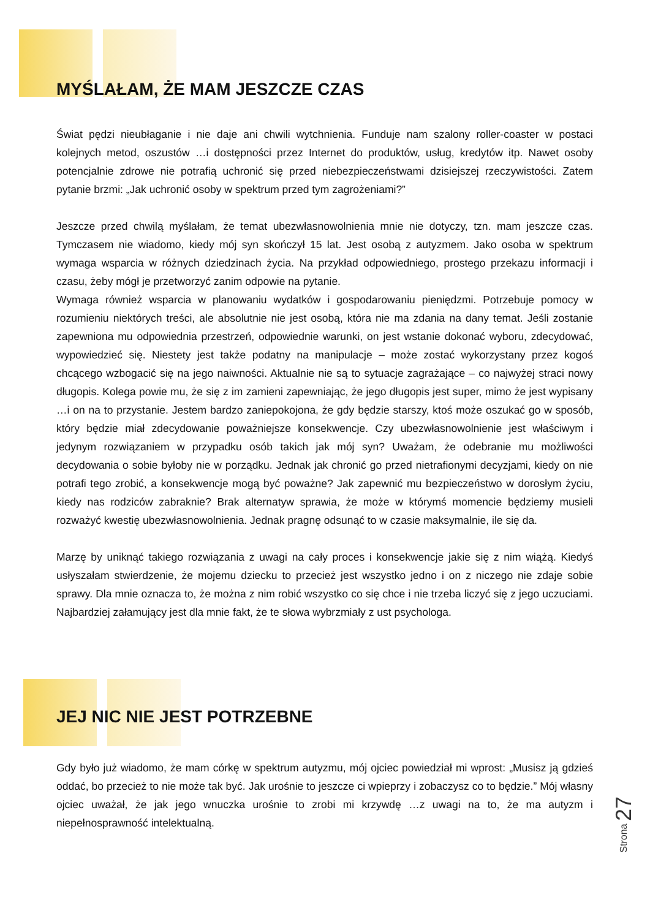MYŚLAŁAM, ŻE MAM JESZCZE CZAS
Świat pędzi nieubłaganie i nie daje ani chwili wytchnienia. Funduje nam szalony roller-coaster w postaci kolejnych metod, oszustów …i dostępności przez Internet do produktów, usług, kredytów itp. Nawet osoby potencjalnie zdrowe nie potrafią uchronić się przed niebezpieczeństwami dzisiejszej rzeczywistości. Zatem pytanie brzmi: „Jak uchronić osoby w spektrum przed tym zagrożeniami?”
Jeszcze przed chwilą myślałam, że temat ubezwłasnowolnienia mnie nie dotyczy, tzn. mam jeszcze czas. Tymczasem nie wiadomo, kiedy mój syn skończył 15 lat. Jest osobą z autyzmem. Jako osoba w spektrum wymaga wsparcia w różnych dziedzinach życia. Na przykład odpowiedniego, prostego przekazu informacji i czasu, żeby mógł je przetworzyć zanim odpowie na pytanie.
Wymaga również wsparcia w planowaniu wydatków i gospodarowaniu pieniędzmi. Potrzebuje pomocy w rozumieniu niektórych treści, ale absolutnie nie jest osobą, która nie ma zdania na dany temat. Jeśli zostanie zapewniona mu odpowiednia przestrzeń, odpowiednie warunki, on jest wstanie dokonać wyboru, zdecydować, wypowiedzieć się. Niestety jest także podatny na manipulacje – może zostać wykorzystany przez kogoś chcącego wzbogacić się na jego naiwności. Aktualnie nie są to sytuacje zagrażające – co najwyżej straci nowy długopis. Kolega powie mu, że się z im zamieni zapewniając, że jego długopis jest super, mimo że jest wypisany …i on na to przystanie. Jestem bardzo zaniepokojona, że gdy będzie starszy, ktoś może oszukać go w sposób, który będzie miał zdecydowanie poważniejsze konsekwencje. Czy ubezwłasnowolnienie jest właściwym i jedynym rozwiązaniem w przypadku osób takich jak mój syn? Uważam, że odebranie mu możliwości decydowania o sobie byłoby nie w porządku. Jednak jak chronić go przed nietrafionymi decyzjami, kiedy on nie potrafi tego zrobić, a konsekwencje mogą być poważne? Jak zapewnić mu bezpieczeństwo w dorosłym życiu, kiedy nas rodziców zabraknie? Brak alternatyw sprawia, że może w którymś momencie będziemy musieli rozważyć kwestię ubezwłasnowolnienia. Jednak pragnę odsunąć to w czasie maksymalnie, ile się da.
Marzę by uniknąć takiego rozwiązania z uwagi na cały proces i konsekwencje jakie się z nim wiążą. Kiedyś usłyszałam stwierdzenie, że mojemu dziecku to przecież jest wszystko jedno i on z niczego nie zdaje sobie sprawy. Dla mnie oznacza to, że można z nim robić wszystko co się chce i nie trzeba liczyć się z jego uczuciami. Najbardziej załamujący jest dla mnie fakt, że te słowa wybrzmiały z ust psychologa.
JEJ NIC NIE JEST POTRZEBNE
Gdy było już wiadomo, że mam córkę w spektrum autyzmu, mój ojciec powiedział mi wprost: „Musisz ją gdzieś oddać, bo przecież to nie może tak być. Jak urośnie to jeszcze ci wpieprzy i zobaczysz co to będzie.” Mój własny ojciec uważał, że jak jego wnuczka urośnie to zrobi mi krzywdę …z uwagi na to, że ma autyzm i niepełnosprawność intelektualną.
Strona 27